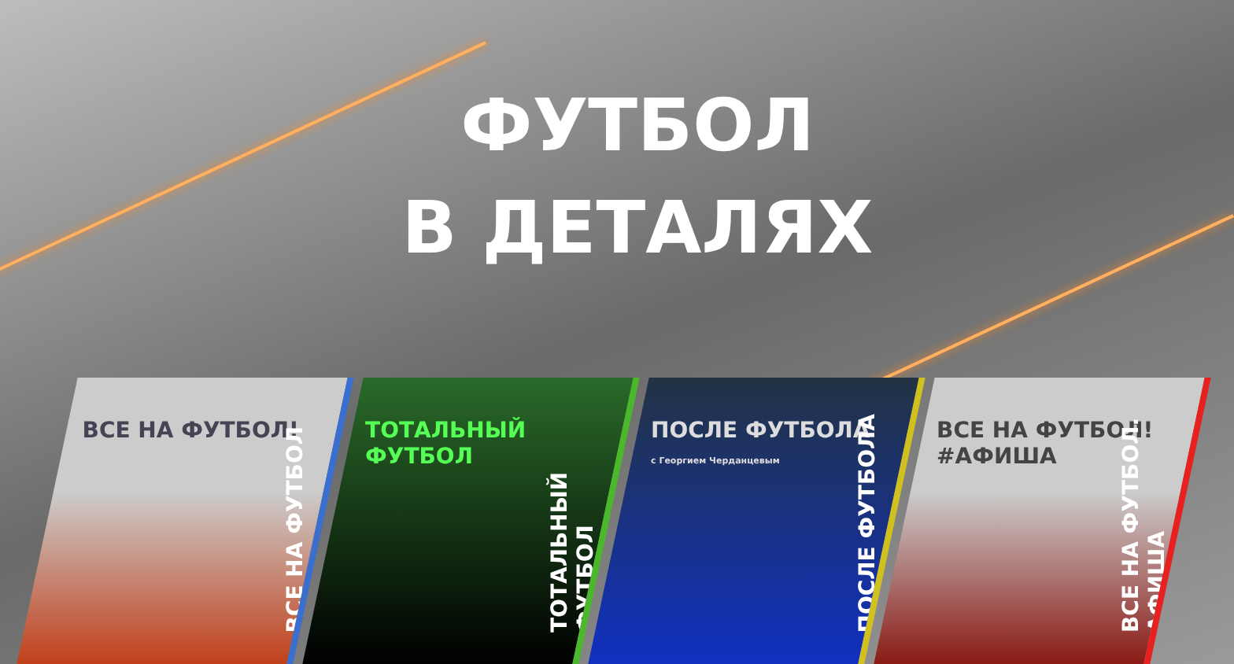ФУТБОЛ
В ДЕТАЛЯХ
ВСЕ НА ФУТБОЛ!
ВСЕ НА ФУТБОЛ
ТОТАЛЬНЫЙ ФУТБОЛ
ТОТАЛЬНЫЙ ФУТБОЛ
ПОСЛЕ ФУТБОЛА
с Георгием Черданцевым
ПОСЛЕ ФУТБОЛА
ВСЕ НА ФУТБОЛ! #АФИША
ВСЕ НА ФУТБОЛ. АФИША